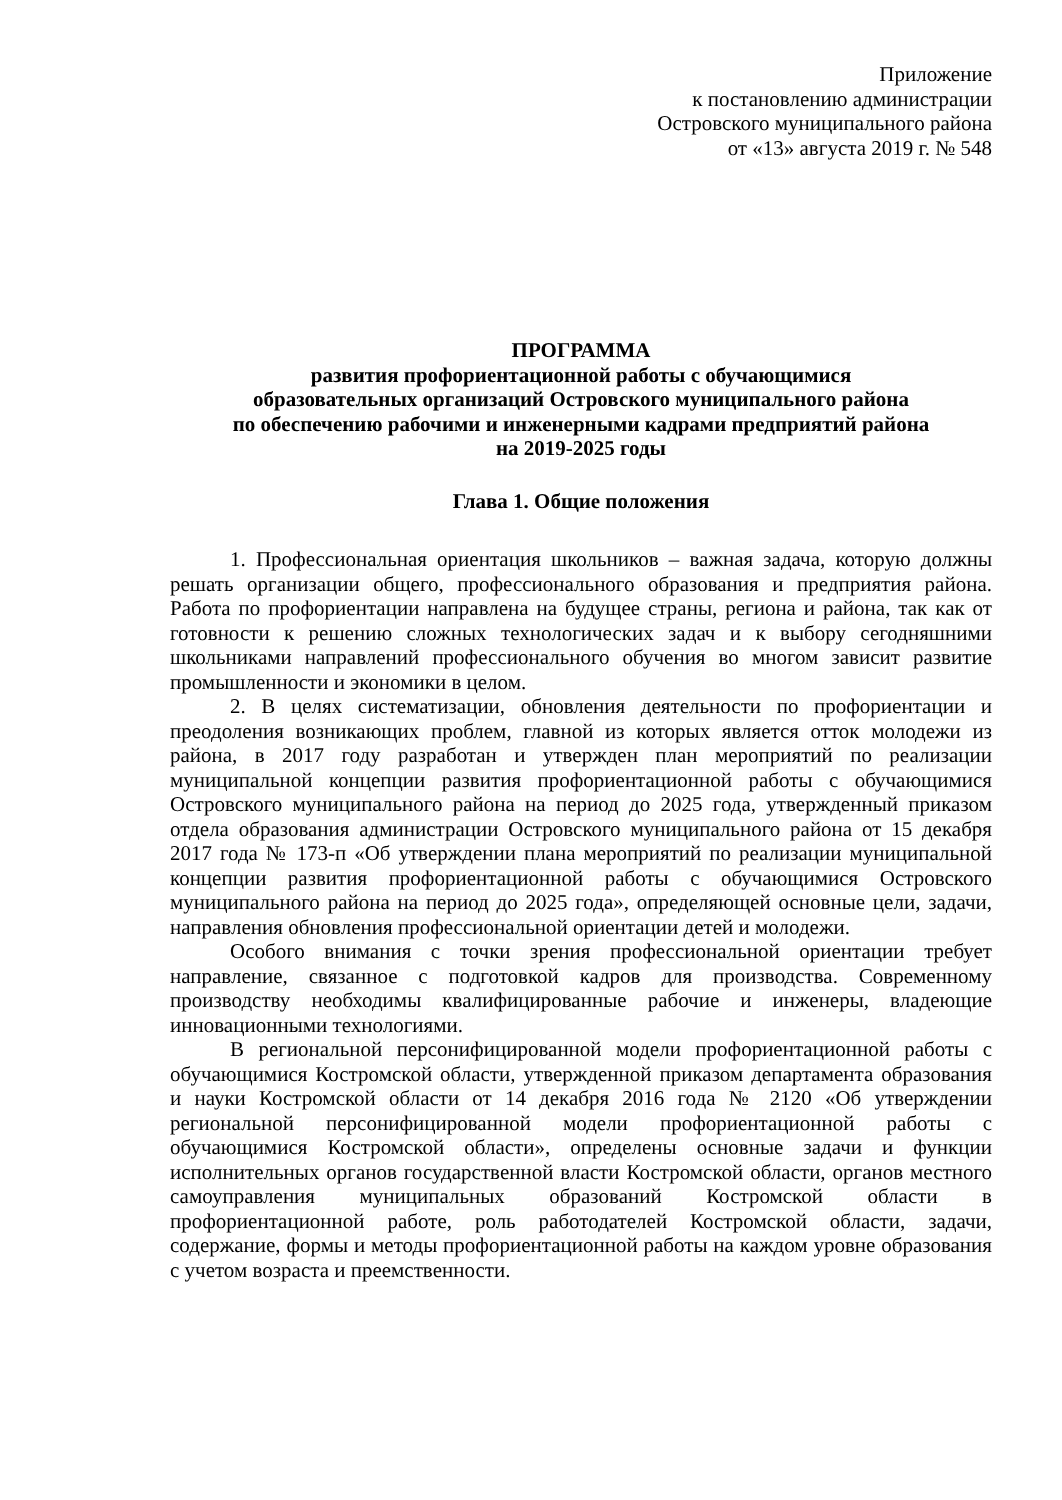Приложение
к постановлению администрации
Островского муниципального района
от «13» августа 2019 г. № 548
ПРОГРАММА
развития профориентационной работы с обучающимися
образовательных организаций Островского муниципального района
по обеспечению рабочими и инженерными кадрами предприятий района
на 2019-2025 годы
Глава 1. Общие положения
1. Профессиональная ориентация школьников – важная задача, которую должны решать организации общего, профессионального образования и предприятия района. Работа по профориентации направлена на будущее страны, региона и района, так как от готовности к решению сложных технологических задач и к выбору сегодняшними школьниками направлений профессионального обучения во многом зависит развитие промышленности и экономики в целом.
2. В целях систематизации, обновления деятельности по профориентации и преодоления возникающих проблем, главной из которых является отток молодежи из района, в 2017 году разработан и утвержден план мероприятий по реализации муниципальной концепции развития профориентационной работы с обучающимися Островского муниципального района на период до 2025 года, утвержденный приказом отдела образования администрации Островского муниципального района от 15 декабря 2017 года № 173-п «Об утверждении плана мероприятий по реализации муниципальной концепции развития профориентационной работы с обучающимися Островского муниципального района на период до 2025 года», определяющей основные цели, задачи, направления обновления профессиональной ориентации детей и молодежи.
Особого внимания с точки зрения профессиональной ориентации требует направление, связанное с подготовкой кадров для производства. Современному производству необходимы квалифицированные рабочие и инженеры, владеющие инновационными технологиями.
В региональной персонифицированной модели профориентационной работы с обучающимися Костромской области, утвержденной приказом департамента образования и науки Костромской области от 14 декабря 2016 года № 2120 «Об утверждении региональной персонифицированной модели профориентационной работы с обучающимися Костромской области», определены основные задачи и функции исполнительных органов государственной власти Костромской области, органов местного самоуправления муниципальных образований Костромской области в профориентационной работе, роль работодателей Костромской области, задачи, содержание, формы и методы профориентационной работы на каждом уровне образования с учетом возраста и преемственности.